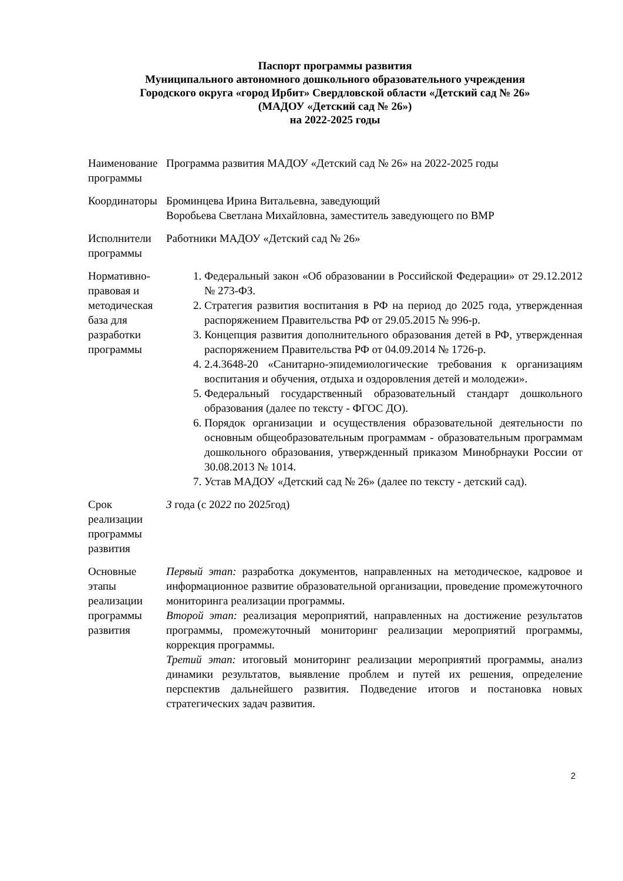Паспорт программы развития
Муниципального автономного дошкольного образовательного учреждения
Городского округа «город Ирбит» Свердловской области «Детский сад № 26»
(МАДОУ «Детский сад № 26»)
на 2022-2025 годы
| Наименование программы | Программа развития МАДОУ «Детский сад № 26» на 2022-2025 годы |
| Координаторы | Броминцева Ирина Витальевна, заведующий Воробьева Светлана Михайловна, заместитель заведующего по ВМР |
| Исполнители программы | Работники МАДОУ «Детский сад № 26» |
| Нормативно-правовая и методическая база для разработки программы | 1. Федеральный закон «Об образовании в Российской Федерации» от 29.12.2012 № 273-ФЗ. 2. Стратегия развития воспитания в РФ на период до 2025 года, утвержденная распоряжением Правительства РФ от 29.05.2015 № 996-р. 3. Концепция развития дополнительного образования детей в РФ, утвержденная распоряжением Правительства РФ от 04.09.2014 № 1726-р. 4. 2.4.3648-20 «Санитарно-эпидемиологические требования к организациям воспитания и обучения, отдыха и оздоровления детей и молодежи». 5. Федеральный государственный образовательный стандарт дошкольного образования (далее по тексту - ФГОС ДО). 6. Порядок организации и осуществления образовательной деятельности по основным общеобразовательным программам - образовательным программам дошкольного образования, утвержденный приказом Минобрнауки России от 30.08.2013 № 1014. 7. Устав МАДОУ «Детский сад № 26» (далее по тексту - детский сад). |
| Срок реализации программы развития | 3 года (с 20 22 по 202 5 год) |
| Основные этапы реализации программы развития | Первый этап: разработка документов, направленных на методическое, кадровое и информационное развитие образовательной организации, проведение промежуточного мониторинга реализации программы. Второй этап: реализация мероприятий, направленных на достижение результатов программы, промежуточный мониторинг реализации мероприятий программы, коррекция программы. Третий этап: итоговый мониторинг реализации мероприятий программы, анализ динамики результатов, выявление проблем и путей их решения, определение перспектив дальнейшего развития. Подведение итогов и постановка новых стратегических задач развития. |
2